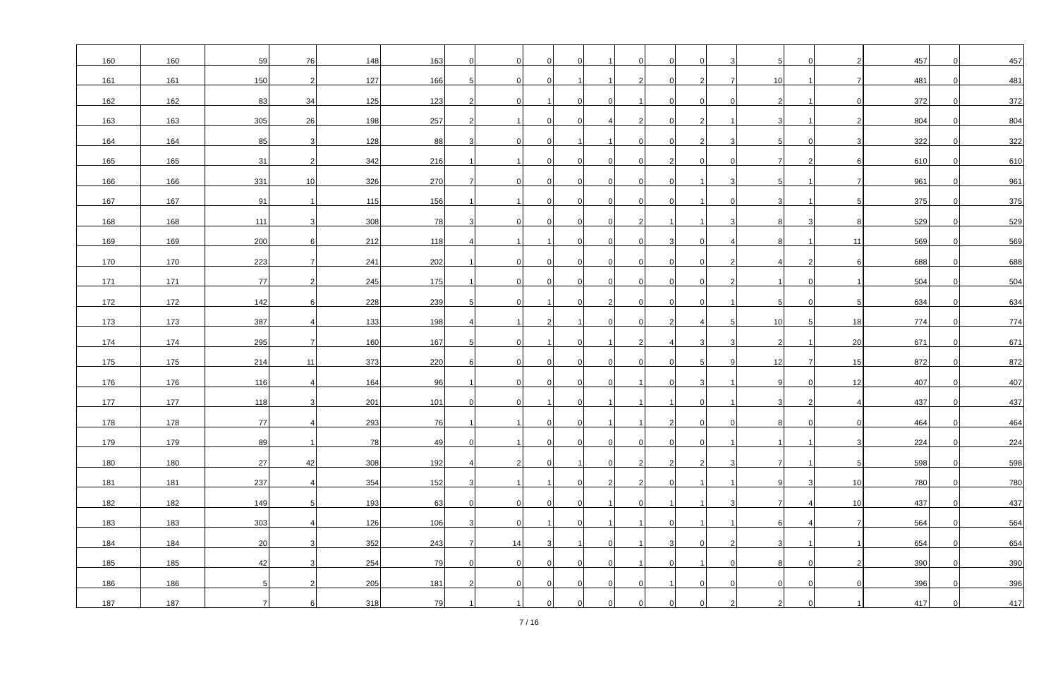| 160 | 160 | 59 | 76 | 148 | 163 | 0 | 0 | 0 | 0 | 1 | 0 | 0 | 0 | 3 | 5 | 0 | 2 | 457 | 0 | 457 |
| 161 | 161 | 150 | 2 | 127 | 166 | 5 | 0 | 0 | 1 | 1 | 2 | 0 | 2 | 7 | 10 | 1 | 7 | 481 | 0 | 481 |
| 162 | 162 | 83 | 34 | 125 | 123 | 2 | 0 | 1 | 0 | 0 | 1 | 0 | 0 | 0 | 2 | 1 | 0 | 372 | 0 | 372 |
| 163 | 163 | 305 | 26 | 198 | 257 | 2 | 1 | 0 | 0 | 4 | 2 | 0 | 2 | 1 | 3 | 1 | 2 | 804 | 0 | 804 |
| 164 | 164 | 85 | 3 | 128 | 88 | 3 | 0 | 0 | 1 | 1 | 0 | 0 | 2 | 3 | 5 | 0 | 3 | 322 | 0 | 322 |
| 165 | 165 | 31 | 2 | 342 | 216 | 1 | 1 | 0 | 0 | 0 | 0 | 2 | 0 | 0 | 7 | 2 | 6 | 610 | 0 | 610 |
| 166 | 166 | 331 | 10 | 326 | 270 | 7 | 0 | 0 | 0 | 0 | 0 | 0 | 1 | 3 | 5 | 1 | 7 | 961 | 0 | 961 |
| 167 | 167 | 91 | 1 | 115 | 156 | 1 | 1 | 0 | 0 | 0 | 0 | 0 | 1 | 0 | 3 | 1 | 5 | 375 | 0 | 375 |
| 168 | 168 | 111 | 3 | 308 | 78 | 3 | 0 | 0 | 0 | 0 | 2 | 1 | 1 | 3 | 8 | 3 | 8 | 529 | 0 | 529 |
| 169 | 169 | 200 | 6 | 212 | 118 | 4 | 1 | 1 | 0 | 0 | 0 | 3 | 0 | 4 | 8 | 1 | 11 | 569 | 0 | 569 |
| 170 | 170 | 223 | 7 | 241 | 202 | 1 | 0 | 0 | 0 | 0 | 0 | 0 | 0 | 2 | 4 | 2 | 6 | 688 | 0 | 688 |
| 171 | 171 | 77 | 2 | 245 | 175 | 1 | 0 | 0 | 0 | 0 | 0 | 0 | 0 | 2 | 1 | 0 | 1 | 504 | 0 | 504 |
| 172 | 172 | 142 | 6 | 228 | 239 | 5 | 0 | 1 | 0 | 2 | 0 | 0 | 0 | 1 | 5 | 0 | 5 | 634 | 0 | 634 |
| 173 | 173 | 387 | 4 | 133 | 198 | 4 | 1 | 2 | 1 | 0 | 0 | 2 | 4 | 5 | 10 | 5 | 18 | 774 | 0 | 774 |
| 174 | 174 | 295 | 7 | 160 | 167 | 5 | 0 | 1 | 0 | 1 | 2 | 4 | 3 | 3 | 2 | 1 | 20 | 671 | 0 | 671 |
| 175 | 175 | 214 | 11 | 373 | 220 | 6 | 0 | 0 | 0 | 0 | 0 | 0 | 5 | 9 | 12 | 7 | 15 | 872 | 0 | 872 |
| 176 | 176 | 116 | 4 | 164 | 96 | 1 | 0 | 0 | 0 | 0 | 1 | 0 | 3 | 1 | 9 | 0 | 12 | 407 | 0 | 407 |
| 177 | 177 | 118 | 3 | 201 | 101 | 0 | 0 | 1 | 0 | 1 | 1 | 1 | 0 | 1 | 3 | 2 | 4 | 437 | 0 | 437 |
| 178 | 178 | 77 | 4 | 293 | 76 | 1 | 1 | 0 | 0 | 1 | 1 | 2 | 0 | 0 | 8 | 0 | 0 | 464 | 0 | 464 |
| 179 | 179 | 89 | 1 | 78 | 49 | 0 | 1 | 0 | 0 | 0 | 0 | 0 | 0 | 1 | 1 | 1 | 3 | 224 | 0 | 224 |
| 180 | 180 | 27 | 42 | 308 | 192 | 4 | 2 | 0 | 1 | 0 | 2 | 2 | 2 | 3 | 7 | 1 | 5 | 598 | 0 | 598 |
| 181 | 181 | 237 | 4 | 354 | 152 | 3 | 1 | 1 | 0 | 2 | 2 | 0 | 1 | 1 | 9 | 3 | 10 | 780 | 0 | 780 |
| 182 | 182 | 149 | 5 | 193 | 63 | 0 | 0 | 0 | 0 | 1 | 0 | 1 | 1 | 3 | 7 | 4 | 10 | 437 | 0 | 437 |
| 183 | 183 | 303 | 4 | 126 | 106 | 3 | 0 | 1 | 0 | 1 | 1 | 0 | 1 | 1 | 6 | 4 | 7 | 564 | 0 | 564 |
| 184 | 184 | 20 | 3 | 352 | 243 | 7 | 14 | 3 | 1 | 0 | 1 | 3 | 0 | 2 | 3 | 1 | 1 | 654 | 0 | 654 |
| 185 | 185 | 42 | 3 | 254 | 79 | 0 | 0 | 0 | 0 | 0 | 1 | 0 | 1 | 0 | 8 | 0 | 2 | 390 | 0 | 390 |
| 186 | 186 | 5 | 2 | 205 | 181 | 2 | 0 | 0 | 0 | 0 | 0 | 1 | 0 | 0 | 0 | 0 | 0 | 396 | 0 | 396 |
| 187 | 187 | 7 | 6 | 318 | 79 | 1 | 1 | 0 | 0 | 0 | 0 | 0 | 0 | 2 | 2 | 0 | 1 | 417 | 0 | 417 |
7 / 16